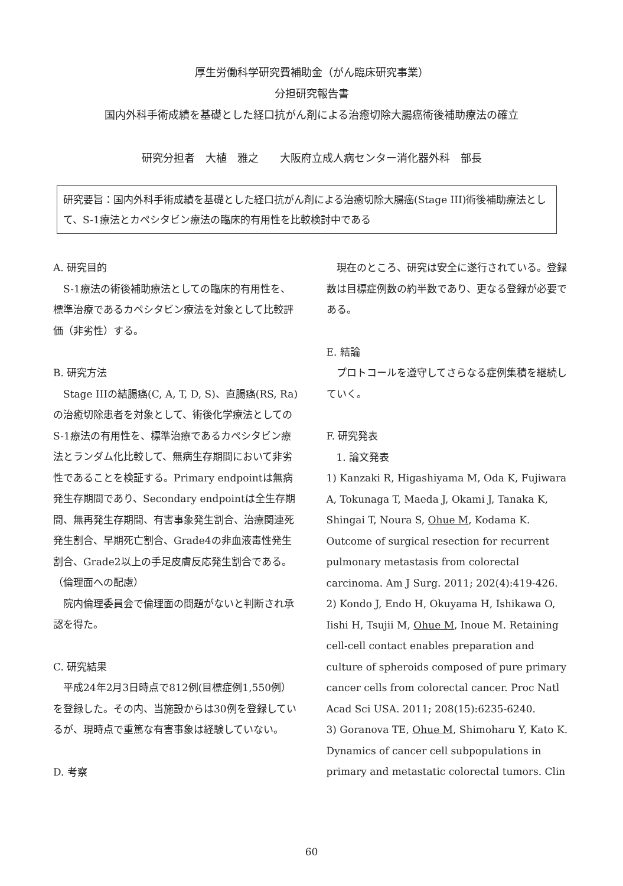厚生労働科学研究費補助金（がん臨床研究事業）
分担研究報告書
国内外科手術成績を基礎とした経口抗がん剤による治癒切除大腸癌術後補助療法の確立
研究分担者　大植　雅之　　大阪府立成人病センター消化器外科　部長
研究要旨：国内外科手術成績を基礎とした経口抗がん剤による治癒切除大腸癌(Stage III)術後補助療法として、S-1療法とカペシタビン療法の臨床的有用性を比較検討中である
A. 研究目的
　S-1療法の術後補助療法としての臨床的有用性を、標準治療であるカペシタビン療法を対象として比較評価（非劣性）する。
B. 研究方法
　Stage IIIの結腸癌(C, A, T, D, S)、直腸癌(RS, Ra)の治癒切除患者を対象として、術後化学療法としてのS-1療法の有用性を、標準治療であるカペシタビン療法とランダム化比較して、無病生存期間において非劣性であることを検証する。Primary endpointは無病発生存期間であり、Secondary endpointは全生存期間、無再発生存期間、有害事象発生割合、治療関連死発生割合、早期死亡割合、Grade4の非血液毒性発生割合、Grade2以上の手足皮膚反応発生割合である。
（倫理面への配慮）
　院内倫理委員会で倫理面の問題がないと判断され承認を得た。
C. 研究結果
　平成24年2月3日時点で812例(目標症例1,550例）を登録した。その内、当施設からは30例を登録しているが、現時点で重篤な有害事象は経験していない。
D. 考察
　現在のところ、研究は安全に遂行されている。登録数は目標症例数の約半数であり、更なる登録が必要である。
E. 結論
　プロトコールを遵守してさらなる症例集積を継続していく。
F. 研究発表
　1. 論文発表
1) Kanzaki R, Higashiyama M, Oda K, Fujiwara A, Tokunaga T, Maeda J, Okami J, Tanaka K, Shingai T, Noura S, Ohue M, Kodama K. Outcome of surgical resection for recurrent pulmonary metastasis from colorectal carcinoma. Am J Surg. 2011; 202(4):419-426.
2) Kondo J, Endo H, Okuyama H, Ishikawa O, Iishi H, Tsujii M, Ohue M, Inoue M. Retaining cell-cell contact enables preparation and culture of spheroids composed of pure primary cancer cells from colorectal cancer. Proc Natl Acad Sci USA. 2011; 208(15):6235-6240.
3) Goranova TE, Ohue M, Shimoharu Y, Kato K. Dynamics of cancer cell subpopulations in primary and metastatic colorectal tumors. Clin
60